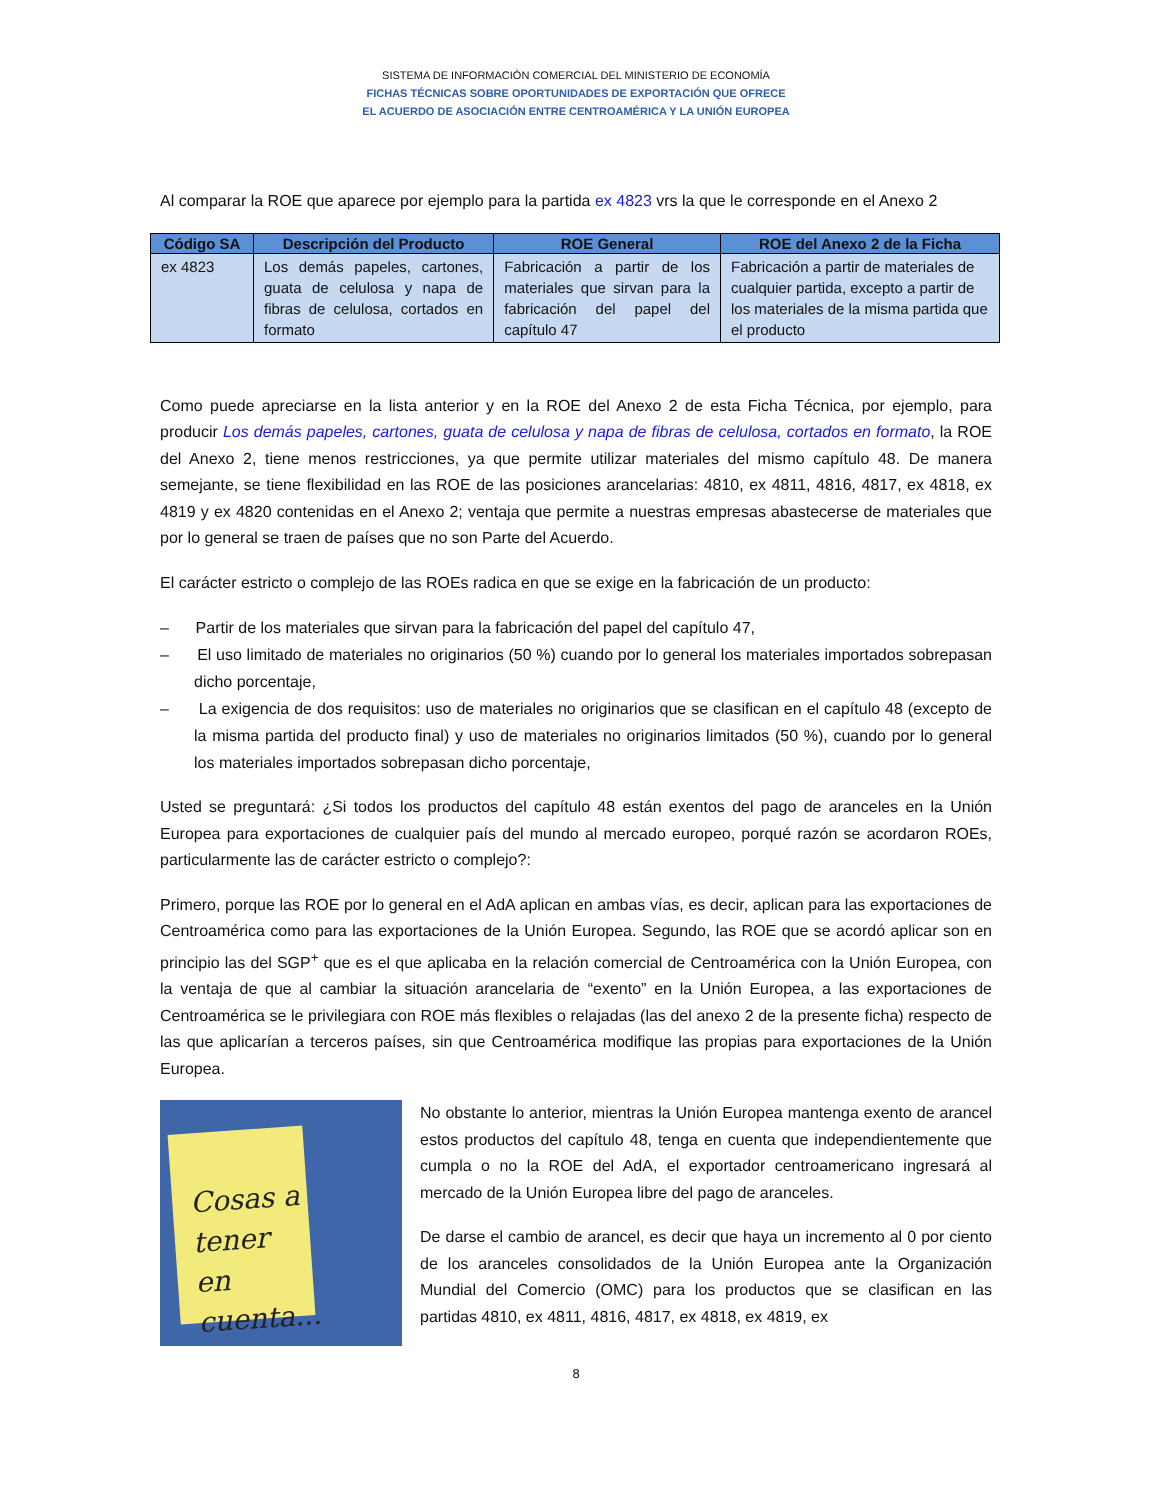SISTEMA DE INFORMACIÓN COMERCIAL DEL MINISTERIO DE ECONOMÍA
FICHAS TÉCNICAS SOBRE OPORTUNIDADES DE EXPORTACIÓN QUE OFRECE
EL ACUERDO DE ASOCIACIÓN ENTRE CENTROAMÉRICA Y LA UNIÓN EUROPEA
Al comparar la ROE que aparece por ejemplo para la partida ex 4823 vrs la que le corresponde en el Anexo 2
| Código SA | Descripción del Producto | ROE General | ROE del Anexo 2 de la Ficha |
| --- | --- | --- | --- |
| ex 4823 | Los demás papeles, cartones, guata de celulosa y napa de fibras de celulosa, cortados en formato | Fabricación a partir de los materiales que sirvan para la fabricación del papel del capítulo 47 | Fabricación a partir de materiales de cualquier partida, excepto a partir de los materiales de la misma partida que el producto |
Como puede apreciarse en la lista anterior y en la ROE del Anexo 2 de esta Ficha Técnica, por ejemplo, para producir Los demás papeles, cartones, guata de celulosa y napa de fibras de celulosa, cortados en formato, la ROE del Anexo 2, tiene menos restricciones, ya que permite utilizar materiales del mismo capítulo 48. De manera semejante, se tiene flexibilidad en las ROE de las posiciones arancelarias: 4810, ex 4811, 4816, 4817, ex 4818, ex 4819 y ex 4820 contenidas en el Anexo 2; ventaja que permite a nuestras empresas abastecerse de materiales que por lo general se traen de países que no son Parte del Acuerdo.
El carácter estricto o complejo de las ROEs radica en que se exige en la fabricación de un producto:
– Partir de los materiales que sirvan para la fabricación del papel del capítulo 47,
– El uso limitado de materiales no originarios (50 %) cuando por lo general los materiales importados sobrepasan dicho porcentaje,
– La exigencia de dos requisitos: uso de materiales no originarios que se clasifican en el capítulo 48 (excepto de la misma partida del producto final) y uso de materiales no originarios limitados (50 %), cuando por lo general los materiales importados sobrepasan dicho porcentaje,
Usted se preguntará: ¿Si todos los productos del capítulo 48 están exentos del pago de aranceles en la Unión Europea para exportaciones de cualquier país del mundo al mercado europeo, porqué razón se acordaron ROEs, particularmente las de carácter estricto o complejo?:
Primero, porque las ROE por lo general en el AdA aplican en ambas vías, es decir, aplican para las exportaciones de Centroamérica como para las exportaciones de la Unión Europea. Segundo, las ROE que se acordó aplicar son en principio las del SGP<sup>+</sup> que es el que aplicaba en la relación comercial de Centroamérica con la Unión Europea, con la ventaja de que al cambiar la situación arancelaria de “exento” en la Unión Europea, a las exportaciones de Centroamérica se le privilegiara con ROE más flexibles o relajadas (las del anexo 2 de la presente ficha) respecto de las que aplicarían a terceros países, sin que Centroamérica modifique las propias para exportaciones de la Unión Europea.
Cosas a tener en cuenta...
No obstante lo anterior, mientras la Unión Europea mantenga exento de arancel estos productos del capítulo 48, tenga en cuenta que independientemente que cumpla o no la ROE del AdA, el exportador centroamericano ingresará al mercado de la Unión Europea libre del pago de aranceles.
De darse el cambio de arancel, es decir que haya un incremento al 0 por ciento de los aranceles consolidados de la Unión Europea ante la Organización Mundial del Comercio (OMC) para los productos que se clasifican en las partidas 4810, ex 4811, 4816, 4817, ex 4818, ex 4819, ex
8